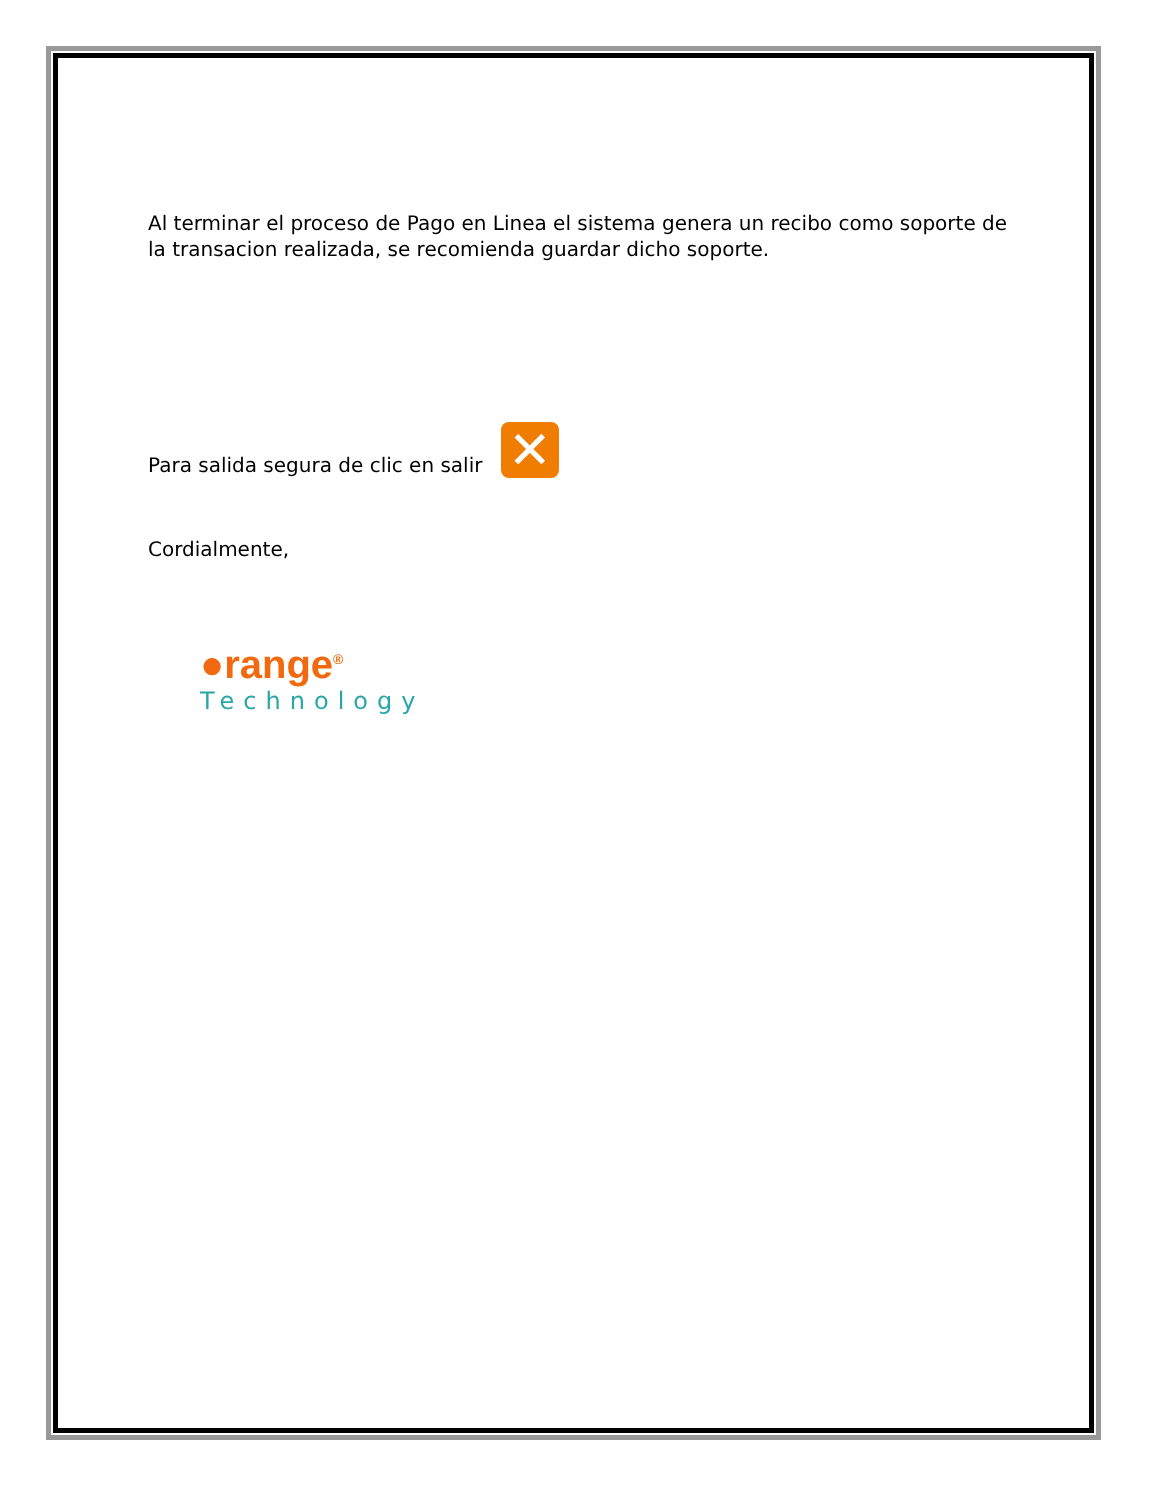Al terminar el proceso de Pago en Linea el sistema genera un recibo como soporte de la transacion realizada, se recomienda guardar dicho soporte.
Para salida segura de clic en salir ✕
Cordialmente,
●range<sup>®</sup>
Technology